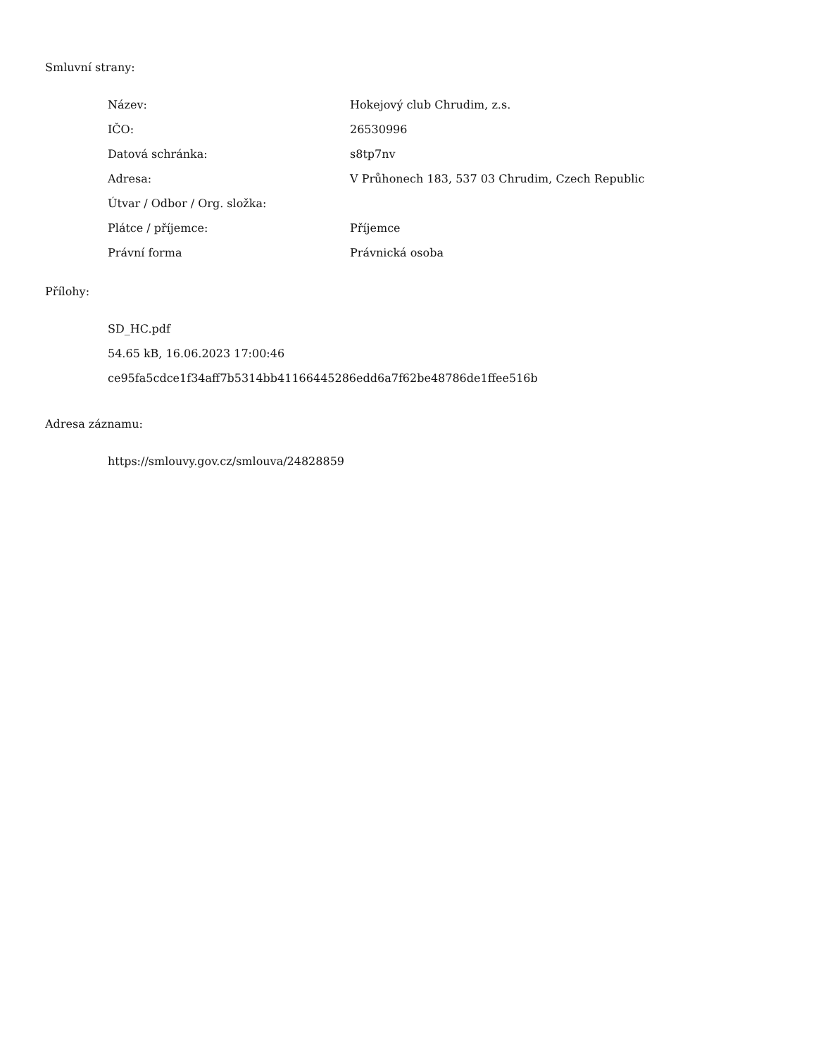Smluvní strany:
| Název: | Hokejový club Chrudim, z.s. |
| IČO: | 26530996 |
| Datová schránka: | s8tp7nv |
| Adresa: | V Průhonech 183, 537 03 Chrudim, Czech Republic |
| Útvar / Odbor / Org. složka: | |
| Plátce / příjemce: | Příjemce |
| Právní forma | Právnická osoba |
Přílohy:
SD_HC.pdf
54.65 kB, 16.06.2023 17:00:46
ce95fa5cdce1f34aff7b5314bb41166445286edd6a7f62be48786de1ffee516b
Adresa záznamu:
https://smlouvy.gov.cz/smlouva/24828859